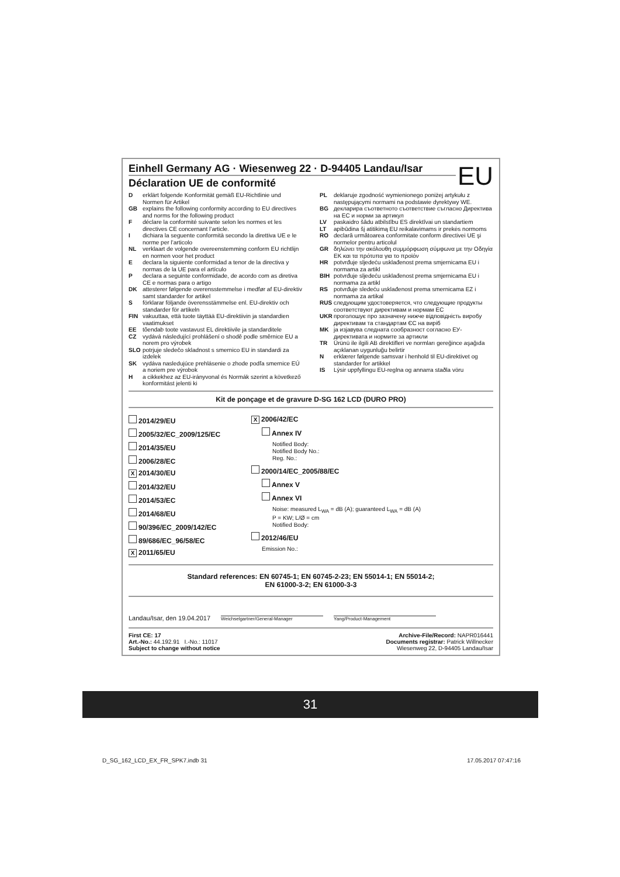EU
Einhell Germany AG · Wiesenweg 22 · D-94405 Landau/Isar
Déclaration UE de conformité
Derklärt folgende Konformität gemäß EU-Richtlinie und Normen für Artikel
GB explains the following conformity according to EU directives and norms for the following product
Fdéclare la conformité suivante selon les normes et les directives CE concernant l’article.
Idichiara la seguente conformità secondo la direttiva UE e le norme per l’articolo
NL verklaart de volgende overeenstemming conform EU richtlijn en normen voor het product
Edeclara la siguiente conformidad a tenor de la directiva y normas de la UE para el artículo
Pdeclara a seguinte conformidade, de acordo com as diretiva CE e normas para o artigo
DK attesterer følgende overensstemmelse i medfør af EU-direktiv samt standarder for artikel
Sförklarar följande överensstämmelse enl. EU-direktiv och standarder för artikeln
FIN vakuuttaa, että tuote täyttää EU-direktiivin ja standardien vaatimukset
EE tõendab toote vastavust EL direktiivile ja standarditele
CZ vydává následující prohlášení o shodě podle směrnice EU a norem pro výrobek
SLO potrjuje sledečo skladnost s smernico EU in standardi za izdelek
SK vydáva nasledujúce prehlásenie o zhode podľa smernice EÚ a noriem pre výrobok
Ha cikkekhez az EU-irányvonal és Normák szerint a következő konformitást jelenti ki
PL deklaruje zgodność wymienionego poniżej artykułu z następującymi normami na podstawie dyrektywy WE.
BG декларира съответното съответствие съгласно Директива на ЕС и норми за артикул
LV paskaidro šādu atbilstību ES direktīvai un standartiem
LT apibūdina šį atitikimą EU reikalavimams ir prekės normoms
RO declară următoarea conformitate conform directivei UE şi normelor pentru articolul
GR δηλώνει την ακόλουθη συμμόρφωση σύμφωνα με την Οδηγία ΕΚ και τα πρότυπα για το προϊόν
HR potvrđuje sljedeću usklađenost prema smjernicama EU i normama za artikl
BIH potvrđuje sljedeću usklađenost prema smjernicama EU i normama za artikl
RS potvrđuje sledeću usklađenost prema smernicama EZ i normama za artikal
RUS следующим удостоверяется, что следующие продукты соответствуют директивам и нормам ЕС
UKR проголошує про зазначену нижче відповідність виробу директивам та стандартам ЄС на виріб
MK ја изјавува следната сообразност согласно ЕУ-директивата и нормите за артикли
TR Ürünü ile ilgili AB direktifleri ve normları gereğince aşağıda açıklanan uygunluğu belirtir
Nerklærer følgende samsvar i henhold til EU-direktivet og standarder for artikkel
IS Lýsir uppfyllingu EU-reglna og annarra staðla vöru
Kit de ponçage et de gravure D-SG 162 LCD (DURO PRO)
2014/29/EU
2005/32/EC_2009/125/EC
2014/35/EU
2006/28/EC
X 2014/30/EU
2014/32/EU
2014/53/EC
2014/68/EU
90/396/EC_2009/142/EC
89/686/EC_96/58/EC
X 2011/65/EU
X 2006/42/EC
Annex IV
Notified Body:
Notified Body No.:
Reg. No.:
2000/14/EC_2005/88/EC
Annex V
Annex VI
Noise: measured L<sub>WA</sub> = dB (A); guaranteed L<sub>WA</sub> = dB (A)
P = KW; L/Ø = cm
Notified Body:
2012/46/EU
Emission No.:
Standard references: EN 60745-1; EN 60745-2-23; EN 55014-1; EN 55014-2;
EN 61000-3-2; EN 61000-3-3
Landau/Isar, den 19.04.2017
Weichselgartner/General-Manager
Yang/Product-Management
First CE: 17
Art.-No.: 44.192.91 I.-No.: 11017
Subject to change without notice
Archive-File/Record: NAPR016441
Documents registrar: Patrick Willnecker
Wiesenweg 22, D-94405 Landau/Isar
31
D_SG_162_LCD_EX_FR_SPK7.indb 31
17.05.2017 07:47:16